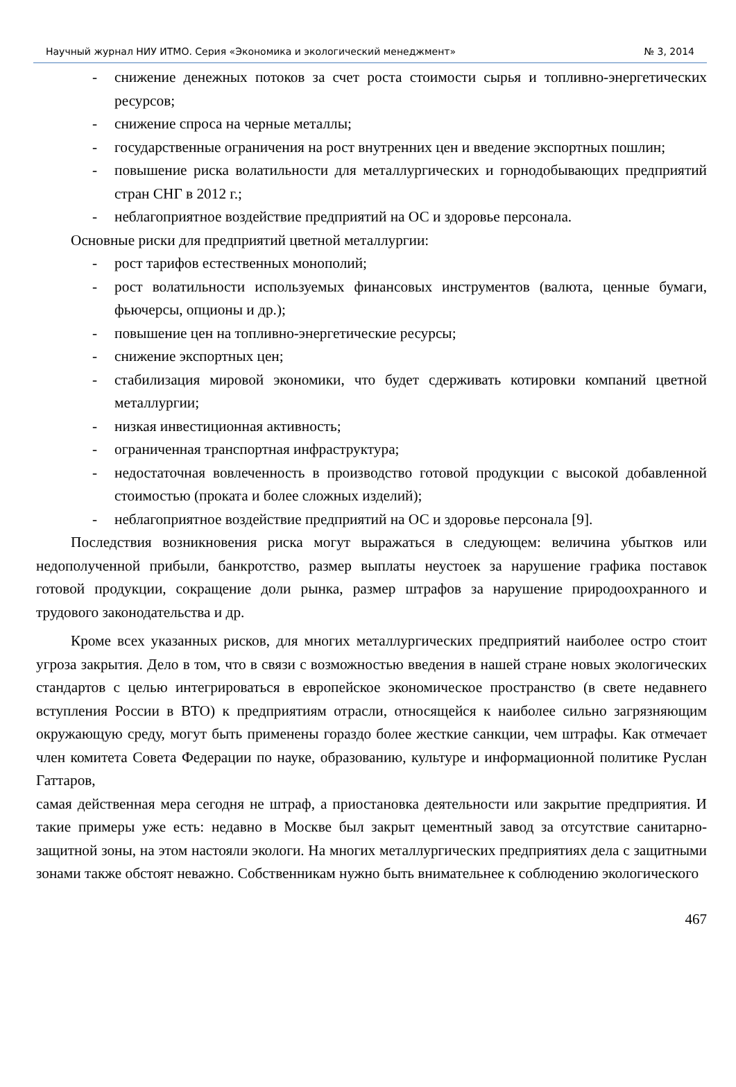Научный журнал НИУ ИТМО. Серия «Экономика и экологический менеджмент» № 3, 2014
- снижение денежных потоков за счет роста стоимости сырья и топливно-энергетических ресурсов;
- снижение спроса на черные металлы;
- государственные ограничения на рост внутренних цен и введение экспортных пошлин;
- повышение риска волатильности для металлургических и горнодобывающих предприятий стран СНГ в 2012 г.;
- неблагоприятное воздействие предприятий на ОС и здоровье персонала.
Основные риски для предприятий цветной металлургии:
- рост тарифов естественных монополий;
- рост волатильности используемых финансовых инструментов (валюта, ценные бумаги, фьючерсы, опционы и др.);
- повышение цен на топливно-энергетические ресурсы;
- снижение экспортных цен;
- стабилизация мировой экономики, что будет сдерживать котировки компаний цветной металлургии;
- низкая инвестиционная активность;
- ограниченная транспортная инфраструктура;
- недостаточная вовлеченность в производство готовой продукции с высокой добавленной стоимостью (проката и более сложных изделий);
- неблагоприятное воздействие предприятий на ОС и здоровье персонала [9].
Последствия возникновения риска могут выражаться в следующем: величина убытков или недополученной прибыли, банкротство, размер выплаты неустоек за нарушение графика поставок готовой продукции, сокращение доли рынка, размер штрафов за нарушение природоохранного и трудового законодательства и др.
Кроме всех указанных рисков, для многих металлургических предприятий наиболее остро стоит угроза закрытия. Дело в том, что в связи с возможностью введения в нашей стране новых экологических стандартов с целью интегрироваться в европейское экономическое пространство (в свете недавнего вступления России в ВТО) к предприятиям отрасли, относящейся к наиболее сильно загрязняющим окружающую среду, могут быть применены гораздо более жесткие санкции, чем штрафы. Как отмечает член комитета Совета Федерации по науке, образованию, культуре и информационной политике Руслан Гаттаров,
самая действенная мера сегодня не штраф, а приостановка деятельности или закрытие предприятия. И такие примеры уже есть: недавно в Москве был закрыт цементный завод за отсутствие санитарно-защитной зоны, на этом настояли экологи. На многих металлургических предприятиях дела с защитными зонами также обстоят неважно. Собственникам нужно быть внимательнее к соблюдению экологического
467